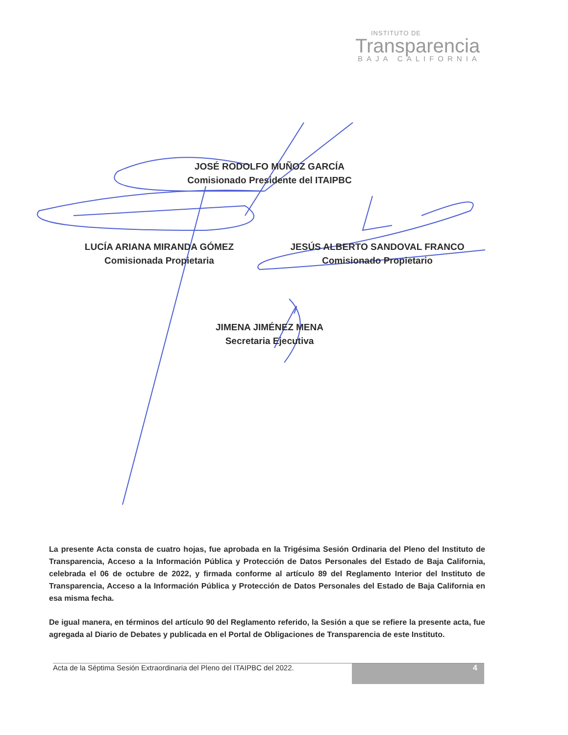INSTITUTO DE
Transparencia
BAJA CALIFORNIA
JOSÉ RODOLFO MUÑOZ GARCÍA
Comisionado Presidente del ITAIPBC
LUCÍA ARIANA MIRANDA GÓMEZ
Comisionada Propietaria
JESÚS ALBERTO SANDOVAL FRANCO
Comisionado Propietario
JIMENA JIMÉNEZ MENA
Secretaria Ejecutiva
La presente Acta consta de cuatro hojas, fue aprobada en la Trigésima Sesión Ordinaria del Pleno del Instituto de Transparencia, Acceso a la Información Pública y Protección de Datos Personales del Estado de Baja California, celebrada el 06 de octubre de 2022, y firmada conforme al artículo 89 del Reglamento Interior del Instituto de Transparencia, Acceso a la Información Pública y Protección de Datos Personales del Estado de Baja California en esa misma fecha.
De igual manera, en términos del artículo 90 del Reglamento referido, la Sesión a que se refiere la presente acta, fue agregada al Diario de Debates y publicada en el Portal de Obligaciones de Transparencia de este Instituto.
Acta de la Séptima Sesión Extraordinaria del Pleno del ITAIPBC del 2022.
4